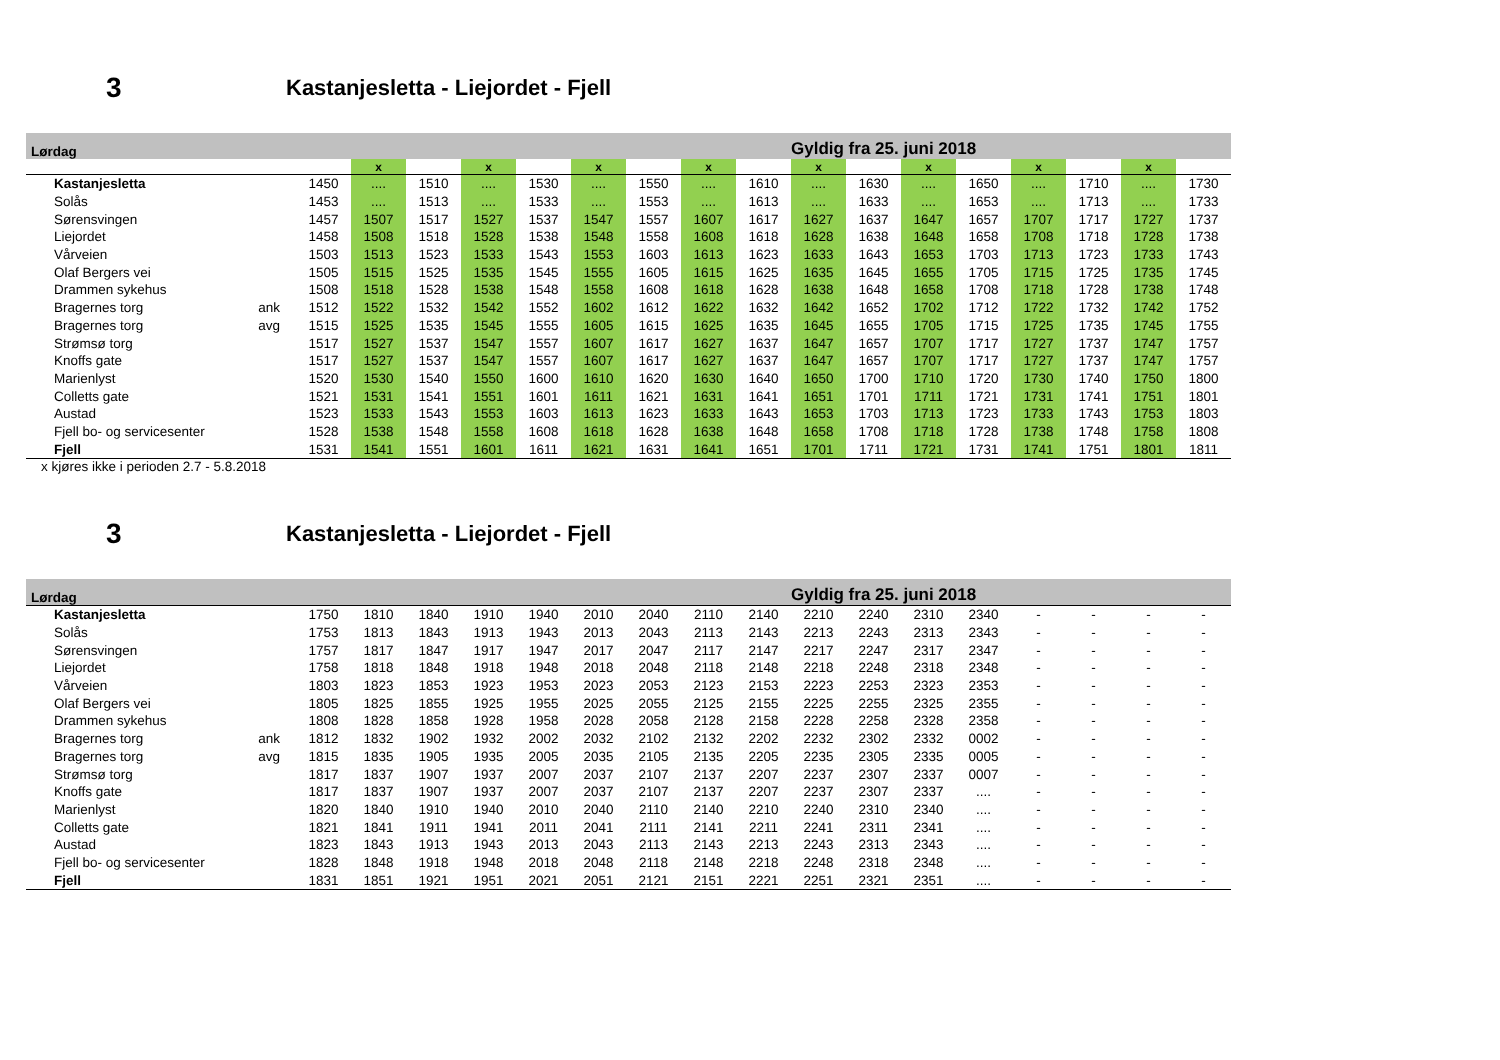3 Kastanjesletta - Liejordet - Fjell
| Lørdag | | | | | | | | | | | Gyldig fra 25. juni 2018 | | | | | | | |
| | | | x | | x | | x | | x | | x | | x | | x | | x | |
| Kastanjesletta | | 1450 | .... | 1510 | .... | 1530 | .... | 1550 | .... | 1610 | .... | 1630 | .... | 1650 | .... | 1710 | .... | 1730 |
| Solås | | 1453 | .... | 1513 | .... | 1533 | .... | 1553 | .... | 1613 | .... | 1633 | .... | 1653 | .... | 1713 | .... | 1733 |
| Sørensvingen | | 1457 | 1507 | 1517 | 1527 | 1537 | 1547 | 1557 | 1607 | 1617 | 1627 | 1637 | 1647 | 1657 | 1707 | 1717 | 1727 | 1737 |
| Liejordet | | 1458 | 1508 | 1518 | 1528 | 1538 | 1548 | 1558 | 1608 | 1618 | 1628 | 1638 | 1648 | 1658 | 1708 | 1718 | 1728 | 1738 |
| Vårveien | | 1503 | 1513 | 1523 | 1533 | 1543 | 1553 | 1603 | 1613 | 1623 | 1633 | 1643 | 1653 | 1703 | 1713 | 1723 | 1733 | 1743 |
| Olaf Bergers vei | | 1505 | 1515 | 1525 | 1535 | 1545 | 1555 | 1605 | 1615 | 1625 | 1635 | 1645 | 1655 | 1705 | 1715 | 1725 | 1735 | 1745 |
| Drammen sykehus | | 1508 | 1518 | 1528 | 1538 | 1548 | 1558 | 1608 | 1618 | 1628 | 1638 | 1648 | 1658 | 1708 | 1718 | 1728 | 1738 | 1748 |
| Bragernes torg | ank | 1512 | 1522 | 1532 | 1542 | 1552 | 1602 | 1612 | 1622 | 1632 | 1642 | 1652 | 1702 | 1712 | 1722 | 1732 | 1742 | 1752 |
| Bragernes torg | avg | 1515 | 1525 | 1535 | 1545 | 1555 | 1605 | 1615 | 1625 | 1635 | 1645 | 1655 | 1705 | 1715 | 1725 | 1735 | 1745 | 1755 |
| Strømsø torg | | 1517 | 1527 | 1537 | 1547 | 1557 | 1607 | 1617 | 1627 | 1637 | 1647 | 1657 | 1707 | 1717 | 1727 | 1737 | 1747 | 1757 |
| Knoffs gate | | 1517 | 1527 | 1537 | 1547 | 1557 | 1607 | 1617 | 1627 | 1637 | 1647 | 1657 | 1707 | 1717 | 1727 | 1737 | 1747 | 1757 |
| Marienlyst | | 1520 | 1530 | 1540 | 1550 | 1600 | 1610 | 1620 | 1630 | 1640 | 1650 | 1700 | 1710 | 1720 | 1730 | 1740 | 1750 | 1800 |
| Colletts gate | | 1521 | 1531 | 1541 | 1551 | 1601 | 1611 | 1621 | 1631 | 1641 | 1651 | 1701 | 1711 | 1721 | 1731 | 1741 | 1751 | 1801 |
| Austad | | 1523 | 1533 | 1543 | 1553 | 1603 | 1613 | 1623 | 1633 | 1643 | 1653 | 1703 | 1713 | 1723 | 1733 | 1743 | 1753 | 1803 |
| Fjell bo- og servicesenter | | 1528 | 1538 | 1548 | 1558 | 1608 | 1618 | 1628 | 1638 | 1648 | 1658 | 1708 | 1718 | 1728 | 1738 | 1748 | 1758 | 1808 |
| Fjell | | 1531 | 1541 | 1551 | 1601 | 1611 | 1621 | 1631 | 1641 | 1651 | 1701 | 1711 | 1721 | 1731 | 1741 | 1751 | 1801 | 1811 |
x kjøres ikke i perioden 2.7 - 5.8.2018
3 Kastanjesletta - Liejordet - Fjell
| Lørdag | | | | | | | | | | | Gyldig fra 25. juni 2018 | | | | | | | |
| Kastanjesletta | | 1750 | 1810 | 1840 | 1910 | 1940 | 2010 | 2040 | 2110 | 2140 | 2210 | 2240 | 2310 | 2340 | - | - | - | - |
| Solås | | 1753 | 1813 | 1843 | 1913 | 1943 | 2013 | 2043 | 2113 | 2143 | 2213 | 2243 | 2313 | 2343 | - | - | - | - |
| Sørensvingen | | 1757 | 1817 | 1847 | 1917 | 1947 | 2017 | 2047 | 2117 | 2147 | 2217 | 2247 | 2317 | 2347 | - | - | - | - |
| Liejordet | | 1758 | 1818 | 1848 | 1918 | 1948 | 2018 | 2048 | 2118 | 2148 | 2218 | 2248 | 2318 | 2348 | - | - | - | - |
| Vårveien | | 1803 | 1823 | 1853 | 1923 | 1953 | 2023 | 2053 | 2123 | 2153 | 2223 | 2253 | 2323 | 2353 | - | - | - | - |
| Olaf Bergers vei | | 1805 | 1825 | 1855 | 1925 | 1955 | 2025 | 2055 | 2125 | 2155 | 2225 | 2255 | 2325 | 2355 | - | - | - | - |
| Drammen sykehus | | 1808 | 1828 | 1858 | 1928 | 1958 | 2028 | 2058 | 2128 | 2158 | 2228 | 2258 | 2328 | 2358 | - | - | - | - |
| Bragernes torg | ank | 1812 | 1832 | 1902 | 1932 | 2002 | 2032 | 2102 | 2132 | 2202 | 2232 | 2302 | 2332 | 0002 | - | - | - | - |
| Bragernes torg | avg | 1815 | 1835 | 1905 | 1935 | 2005 | 2035 | 2105 | 2135 | 2205 | 2235 | 2305 | 2335 | 0005 | - | - | - | - |
| Strømsø torg | | 1817 | 1837 | 1907 | 1937 | 2007 | 2037 | 2107 | 2137 | 2207 | 2237 | 2307 | 2337 | 0007 | - | - | - | - |
| Knoffs gate | | 1817 | 1837 | 1907 | 1937 | 2007 | 2037 | 2107 | 2137 | 2207 | 2237 | 2307 | 2337 | .... | - | - | - | - |
| Marienlyst | | 1820 | 1840 | 1910 | 1940 | 2010 | 2040 | 2110 | 2140 | 2210 | 2240 | 2310 | 2340 | .... | - | - | - | - |
| Colletts gate | | 1821 | 1841 | 1911 | 1941 | 2011 | 2041 | 2111 | 2141 | 2211 | 2241 | 2311 | 2341 | .... | - | - | - | - |
| Austad | | 1823 | 1843 | 1913 | 1943 | 2013 | 2043 | 2113 | 2143 | 2213 | 2243 | 2313 | 2343 | .... | - | - | - | - |
| Fjell bo- og servicesenter | | 1828 | 1848 | 1918 | 1948 | 2018 | 2048 | 2118 | 2148 | 2218 | 2248 | 2318 | 2348 | .... | - | - | - | - |
| Fjell | | 1831 | 1851 | 1921 | 1951 | 2021 | 2051 | 2121 | 2151 | 2221 | 2251 | 2321 | 2351 | .... | - | - | - | - |